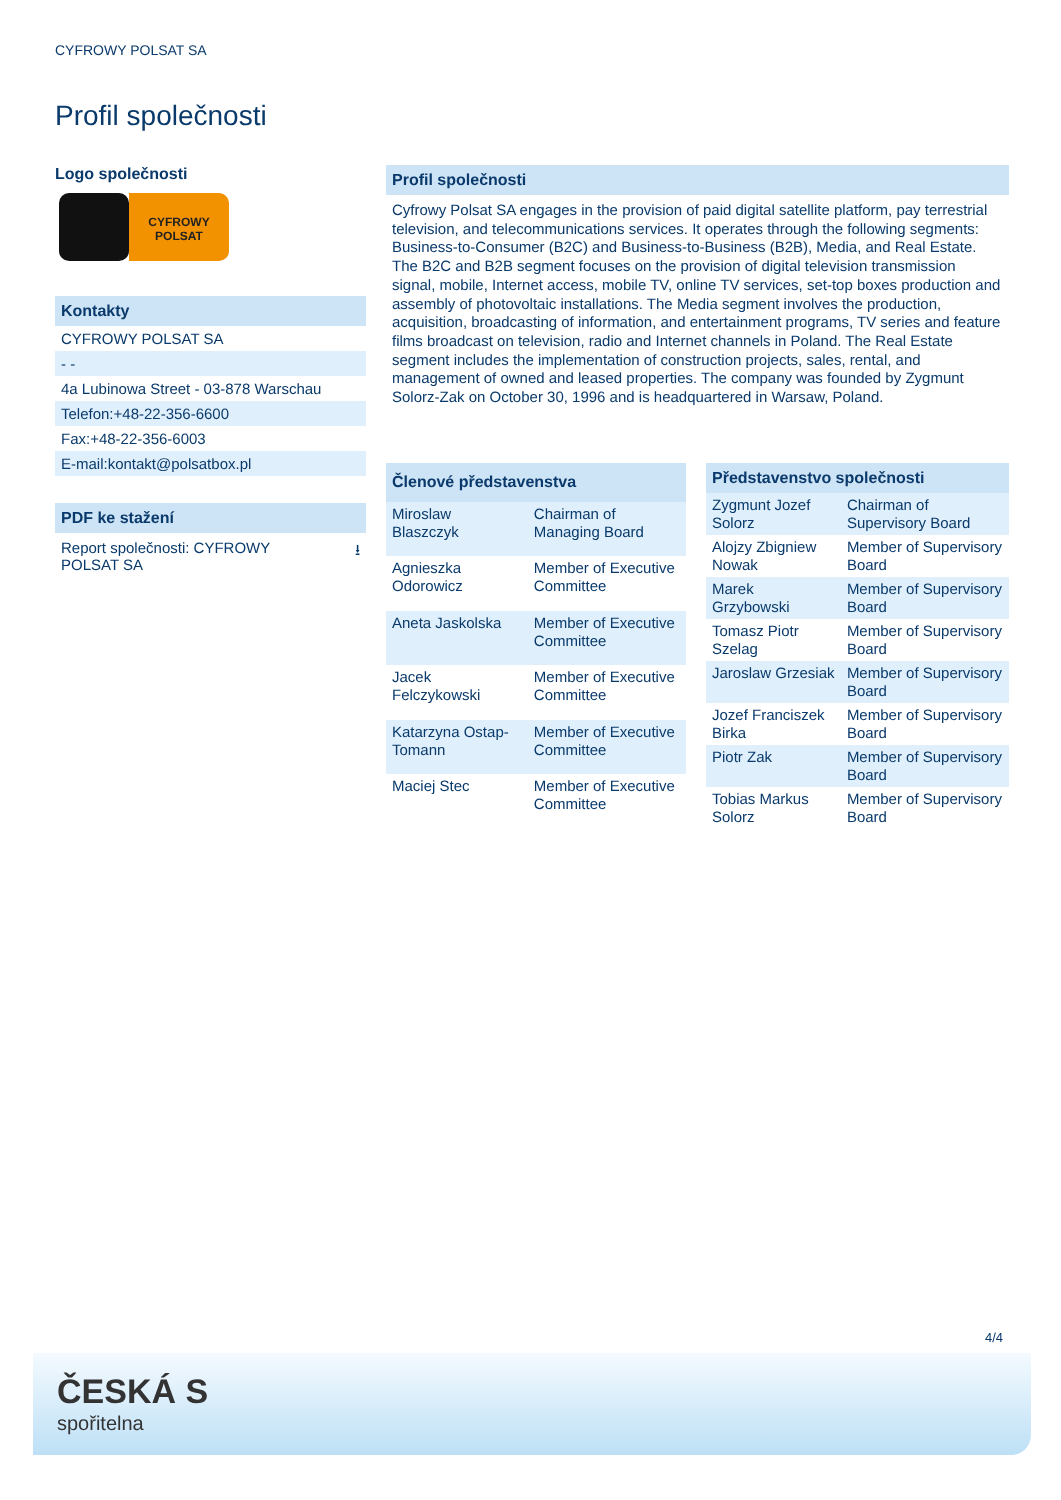CYFROWY POLSAT SA
Profil společnosti
Logo společnosti
CYFROWY POLSAT
Kontakty
CYFROWY POLSAT SA
- -
4a Lubinowa Street - 03-878 Warschau
Telefon:+48-22-356-6600
Fax:+48-22-356-6003
E-mail:kontakt@polsatbox.pl
PDF ke stažení
Report společnosti: CYFROWY
POLSAT SA ⭳
Profil společnosti
Cyfrowy Polsat SA engages in the provision of paid digital satellite platform, pay terrestrial television, and telecommunications services. It operates through the following segments: Business-to-Consumer (B2C) and Business-to-Business (B2B), Media, and Real Estate. The B2C and B2B segment focuses on the provision of digital television transmission signal, mobile, Internet access, mobile TV, online TV services, set-top boxes production and assembly of photovoltaic installations. The Media segment involves the production, acquisition, broadcasting of information, and entertainment programs, TV series and feature films broadcast on television, radio and Internet channels in Poland. The Real Estate segment includes the implementation of construction projects, sales, rental, and management of owned and leased properties. The company was founded by Zygmunt Solorz-Zak on October 30, 1996 and is headquartered in Warsaw, Poland.
| Členové představenstva | |
| --- | --- |
| Miroslaw Blaszczyk | Chairman of Managing Board |
| Agnieszka Odorowicz | Member of Executive Committee |
| Aneta Jaskolska | Member of Executive Committee |
| Jacek Felczykowski | Member of Executive Committee |
| Katarzyna Ostap-Tomann | Member of Executive Committee |
| Maciej Stec | Member of Executive Committee |
| Představenstvo společnosti | |
| --- | --- |
| Zygmunt Jozef Solorz | Chairman of Supervisory Board |
| Alojzy Zbigniew Nowak | Member of Supervisory Board |
| Marek Grzybowski | Member of Supervisory Board |
| Tomasz Piotr Szelag | Member of Supervisory Board |
| Jaroslaw Grzesiak | Member of Supervisory Board |
| Jozef Franciszek Birka | Member of Supervisory Board |
| Piotr Zak | Member of Supervisory Board |
| Tobias Markus Solorz | Member of Supervisory Board |
4/4
ČESKÁ S
spořitelna